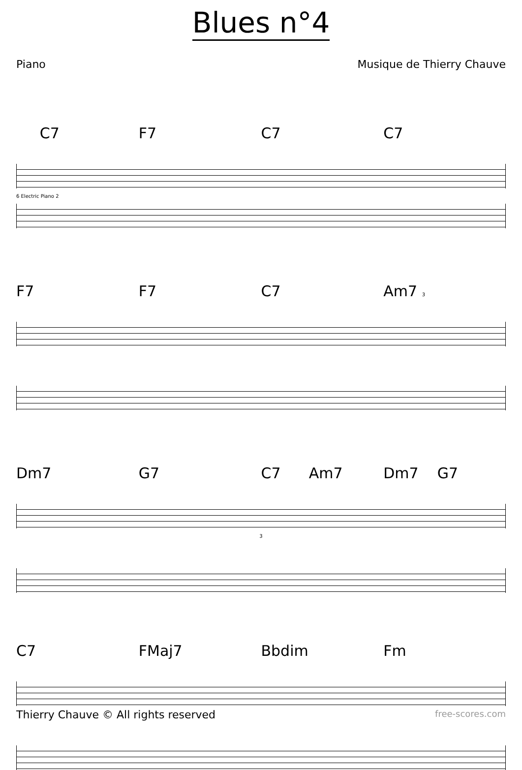Blues n°4
Piano Musique de Thierry Chauve
C7 F7 C7 C7
6 Electric Piano 2
F7 F7 C7 Am7 3
Dm7 G7 C7 Am7 Dm7 G7
3
C7 FMaj7 Bbdim Fm
Thierry Chauve © All rights reserved
free-scores.com